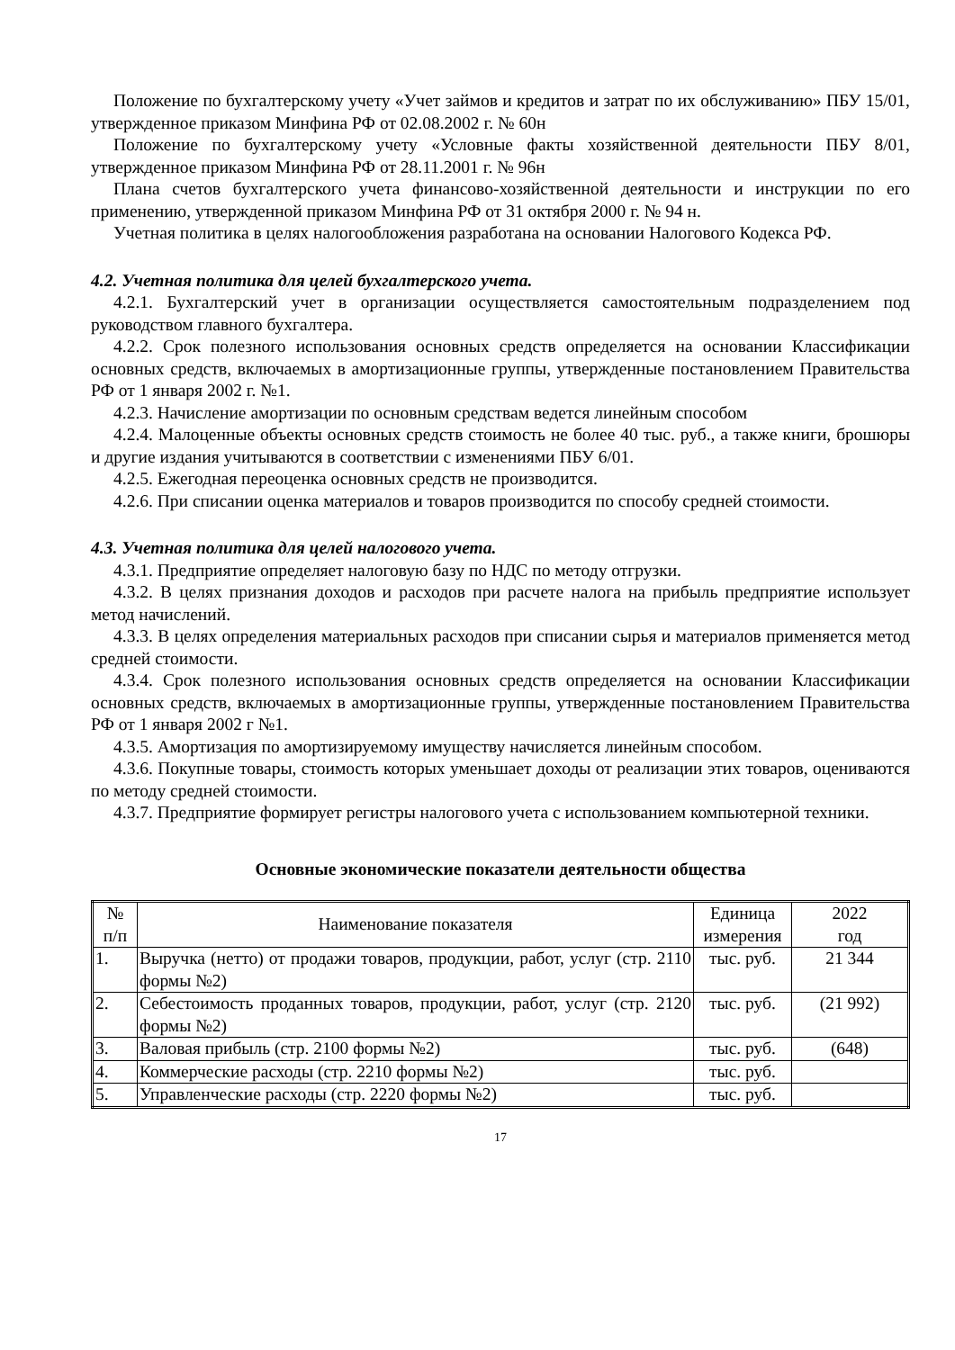Положение по бухгалтерскому учету «Учет займов и кредитов и затрат по их обслуживанию» ПБУ 15/01, утвержденное приказом Минфина РФ от 02.08.2002 г. № 60н
Положение по бухгалтерскому учету «Условные факты хозяйственной деятельности ПБУ 8/01, утвержденное приказом Минфина РФ от 28.11.2001 г. № 96н
Плана счетов бухгалтерского учета финансово-хозяйственной деятельности и инструкции по его применению, утвержденной приказом Минфина РФ от 31 октября 2000 г. № 94 н.
Учетная политика в целях налогообложения разработана на основании Налогового Кодекса РФ.
4.2. Учетная политика для целей бухгалтерского учета.
4.2.1. Бухгалтерский учет в организации осуществляется самостоятельным подразделением под руководством главного бухгалтера.
4.2.2. Срок полезного использования основных средств определяется на основании Классификации основных средств, включаемых в амортизационные группы, утвержденные постановлением Правительства РФ от 1 января 2002 г. №1.
4.2.3. Начисление амортизации по основным средствам ведется линейным способом
4.2.4. Малоценные объекты основных средств стоимость не более 40 тыс. руб., а также книги, брошюры и другие издания учитываются в соответствии с изменениями ПБУ 6/01.
4.2.5. Ежегодная переоценка основных средств не производится.
4.2.6. При списании оценка материалов и товаров производится по способу средней стоимости.
4.3. Учетная политика для целей налогового учета.
4.3.1. Предприятие определяет налоговую базу по НДС по методу отгрузки.
4.3.2. В целях признания доходов и расходов при расчете налога на прибыль предприятие использует метод начислений.
4.3.3. В целях определения материальных расходов при списании сырья и материалов применяется метод средней стоимости.
4.3.4. Срок полезного использования основных средств определяется на основании Классификации основных средств, включаемых в амортизационные группы, утвержденные постановлением Правительства РФ от 1 января 2002 г №1.
4.3.5. Амортизация по амортизируемому имуществу начисляется линейным способом.
4.3.6. Покупные товары, стоимость которых уменьшает доходы от реализации этих товаров, оцениваются по методу средней стоимости.
4.3.7. Предприятие формирует регистры налогового учета с использованием компьютерной техники.
Основные экономические показатели деятельности общества
| № п/п | Наименование показателя | Единица измерения | 2022 год |
| --- | --- | --- | --- |
| 1. | Выручка (нетто) от продажи товаров, продукции, работ, услуг (стр. 2110 формы №2) | тыс. руб. | 21 344 |
| 2. | Себестоимость проданных товаров, продукции, работ, услуг (стр. 2120 формы №2) | тыс. руб. | (21 992) |
| 3. | Валовая прибыль (стр. 2100 формы №2) | тыс. руб. | (648) |
| 4. | Коммерческие расходы (стр. 2210 формы №2) | тыс. руб. | |
| 5. | Управленческие расходы (стр. 2220 формы №2) | тыс. руб. | |
17